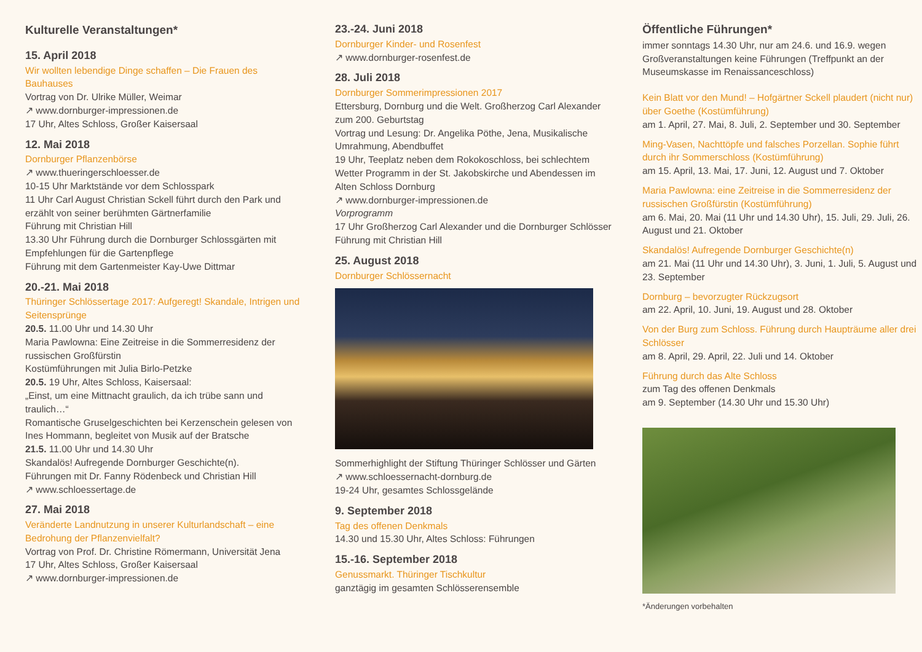Kulturelle Veranstaltungen*
15. April 2018
Wir wollten lebendige Dinge schaffen – Die Frauen des Bauhauses
Vortrag von Dr. Ulrike Müller, Weimar
↗ www.dornburger-impressionen.de
17 Uhr, Altes Schloss, Großer Kaisersaal
12. Mai 2018
Dornburger Pflanzenbörse
↗ www.thueringerschloesser.de
10-15 Uhr Marktstände vor dem Schlosspark
11 Uhr Carl August Christian Sckell führt durch den Park und erzählt von seiner berühmten Gärtnerfamilie
Führung mit Christian Hill
13.30 Uhr Führung durch die Dornburger Schlossgärten mit Empfehlungen für die Gartenpflege
Führung mit dem Gartenmeister Kay-Uwe Dittmar
20.-21. Mai 2018
Thüringer Schlössertage 2017: Aufgeregt! Skandale, Intrigen und Seitensprünge
20.5. 11.00 Uhr und 14.30 Uhr
Maria Pawlowna: Eine Zeitreise in die Sommerresidenz der russischen Großfürstin
Kostümführungen mit Julia Birlo-Petzke
20.5. 19 Uhr, Altes Schloss, Kaisersaal:
„Einst, um eine Mittnacht graulich, da ich trübe sann und traulich…“
Romantische Gruselgeschichten bei Kerzenschein gelesen von Ines Hommann, begleitet von Musik auf der Bratsche
21.5. 11.00 Uhr und 14.30 Uhr
Skandalös! Aufregende Dornburger Geschichte(n).
Führungen mit Dr. Fanny Rödenbeck und Christian Hill
↗ www.schloessertage.de
27. Mai 2018
Veränderte Landnutzung in unserer Kulturlandschaft – eine Bedrohung der Pflanzenvielfalt?
Vortrag von Prof. Dr. Christine Römermann, Universität Jena
17 Uhr, Altes Schloss, Großer Kaisersaal
↗ www.dornburger-impressionen.de
23.-24. Juni 2018
Dornburger Kinder- und Rosenfest
↗ www.dornburger-rosenfest.de
28. Juli 2018
Dornburger Sommerimpressionen 2017
Ettersburg, Dornburg und die Welt. Großherzog Carl Alexander zum 200. Geburtstag
Vortrag und Lesung: Dr. Angelika Pöthe, Jena, Musikalische Umrahmung, Abendbuffet
19 Uhr, Teeplatz neben dem Rokokoschloss, bei schlechtem Wetter Programm in der St. Jakobskirche und Abendessen im Alten Schloss Dornburg
↗ www.dornburger-impressionen.de
Vorprogramm
17 Uhr Großherzog Carl Alexander und die Dornburger Schlösser
Führung mit Christian Hill
25. August 2018
Dornburger Schlössernacht
Sommerhighlight der Stiftung Thüringer Schlösser und Gärten
↗ www.schloessernacht-dornburg.de
19-24 Uhr, gesamtes Schlossgelände
9. September 2018
Tag des offenen Denkmals
14.30 und 15.30 Uhr, Altes Schloss: Führungen
15.-16. September 2018
Genussmarkt. Thüringer Tischkultur
ganztägig im gesamten Schlösserensemble
Öffentliche Führungen*
immer sonntags 14.30 Uhr, nur am 24.6. und 16.9. wegen Großveranstaltungen keine Führungen (Treffpunkt an der Museumskasse im Renaissanceschloss)
Kein Blatt vor den Mund! – Hofgärtner Sckell plaudert (nicht nur) über Goethe (Kostümführung)
am 1. April, 27. Mai, 8. Juli, 2. September und 30. September
Ming-Vasen, Nachttöpfe und falsches Porzellan. Sophie führt durch ihr Sommerschloss (Kostümführung)
am 15. April, 13. Mai, 17. Juni, 12. August und 7. Oktober
Maria Pawlowna: eine Zeitreise in die Sommerresidenz der russischen Großfürstin (Kostümführung)
am 6. Mai, 20. Mai (11 Uhr und 14.30 Uhr), 15. Juli, 29. Juli, 26. August und 21. Oktober
Skandalös! Aufregende Dornburger Geschichte(n)
am 21. Mai (11 Uhr und 14.30 Uhr), 3. Juni, 1. Juli, 5. August und 23. September
Dornburg – bevorzugter Rückzugsort
am 22. April, 10. Juni, 19. August und 28. Oktober
Von der Burg zum Schloss. Führung durch Haupträume aller drei Schlösser
am 8. April, 29. April, 22. Juli und 14. Oktober
Führung durch das Alte Schloss
zum Tag des offenen Denkmals
am 9. September (14.30 Uhr und 15.30 Uhr)
*Änderungen vorbehalten